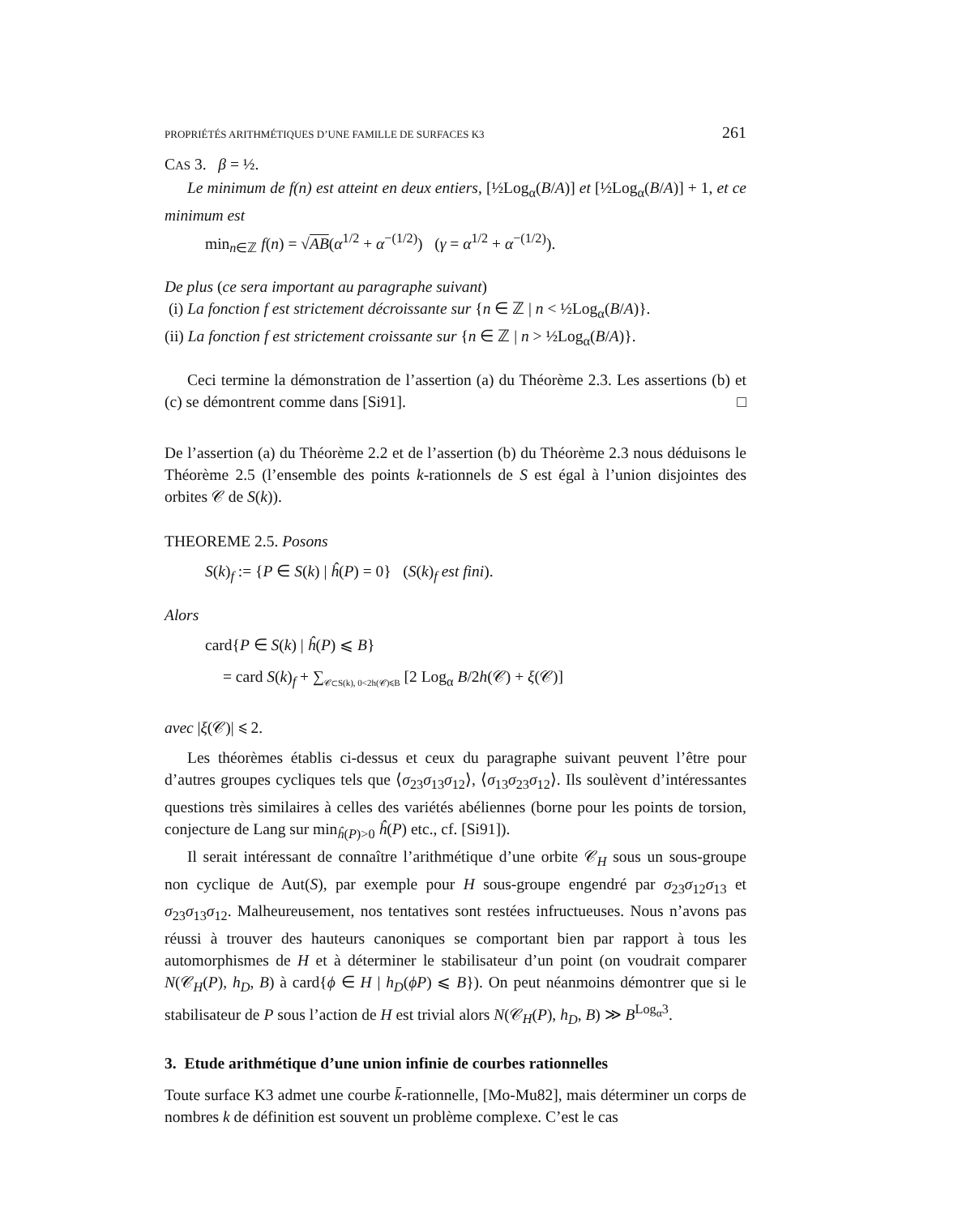PROPRIÉTÉS ARITHMÉTIQUES D’UNE FAMILLE DE SURFACES K3 261
CAS 3. β = ½.
Le minimum de f(n) est atteint en deux entiers, [½Log<sub>α</sub>(B/A)] et [½Log<sub>α</sub>(B/A)] + 1, et ce minimum est
min<sub>n∈ℤ</sub> f(n) = √AB(α<sup>1/2</sup> + α<sup>−(1/2)</sup>) (γ = α<sup>1/2</sup> + α<sup>−(1/2)</sup>).
De plus (ce sera important au paragraphe suivant)
(i) La fonction f est strictement décroissante sur {n ∈ ℤ | n < ½Log<sub>α</sub>(B/A)}.
(ii) La fonction f est strictement croissante sur {n ∈ ℤ | n > ½Log<sub>α</sub>(B/A)}.
Ceci termine la démonstration de l’assertion (a) du Théorème 2.3. Les assertions (b) et (c) se démontrent comme dans [Si91]. □
De l’assertion (a) du Théorème 2.2 et de l’assertion (b) du Théorème 2.3 nous déduisons le Théorème 2.5 (l’ensemble des points k-rationnels de S est égal à l’union disjointes des orbites 𝒞 de S(k)).
THEOREME 2.5. Posons
S(k)<sub>f</sub> := {P ∈ S(k) | ĥ(P) = 0} (S(k)<sub>f</sub> est fini).
Alors
card{P ∈ S(k) | ĥ(P) ⩽ B}
= card S(k)<sub>f</sub> + ∑<sub>𝒞⊂S(k), 0<2h(𝒞)⩽B</sub> [2 Log<sub>α</sub> B/2h(𝒞) + ξ(𝒞)]
avec |ξ(𝒞)| ⩽ 2.
Les théorèmes établis ci-dessus et ceux du paragraphe suivant peuvent l’être pour d’autres groupes cycliques tels que ⟨σ<sub>23</sub>σ<sub>13</sub>σ<sub>12</sub>⟩, ⟨σ<sub>13</sub>σ<sub>23</sub>σ<sub>12</sub>⟩. Ils soulèvent d’intéressantes questions très similaires à celles des variétés abéliennes (borne pour les points de torsion, conjecture de Lang sur min<sub>ĥ(P)>0</sub> ĥ(P) etc., cf. [Si91]).
Il serait intéressant de connaître l’arithmétique d’une orbite 𝒞<sub>H</sub> sous un sous-groupe non cyclique de Aut(S), par exemple pour H sous-groupe engendré par σ<sub>23</sub>σ<sub>12</sub>σ<sub>13</sub> et σ<sub>23</sub>σ<sub>13</sub>σ<sub>12</sub>. Malheureusement, nos tentatives sont restées infructueuses. Nous n’avons pas réussi à trouver des hauteurs canoniques se comportant bien par rapport à tous les automorphismes de H et à déterminer le stabilisateur d’un point (on voudrait comparer N(𝒞<sub>H</sub>(P), h<sub>D</sub>, B) à card{ϕ ∈ H | h<sub>D</sub>(ϕP) ⩽ B}). On peut néanmoins démontrer que si le stabilisateur de P sous l’action de H est trivial alors N(𝒞<sub>H</sub>(P), h<sub>D</sub>, B) ≫ B<sup>Log<sub>α</sub>3</sup>.
3. Etude arithmétique d’une union infinie de courbes rationnelles
Toute surface K3 admet une courbe k̄-rationnelle, [Mo-Mu82], mais déterminer un corps de nombres k de définition est souvent un problème complexe. C’est le cas